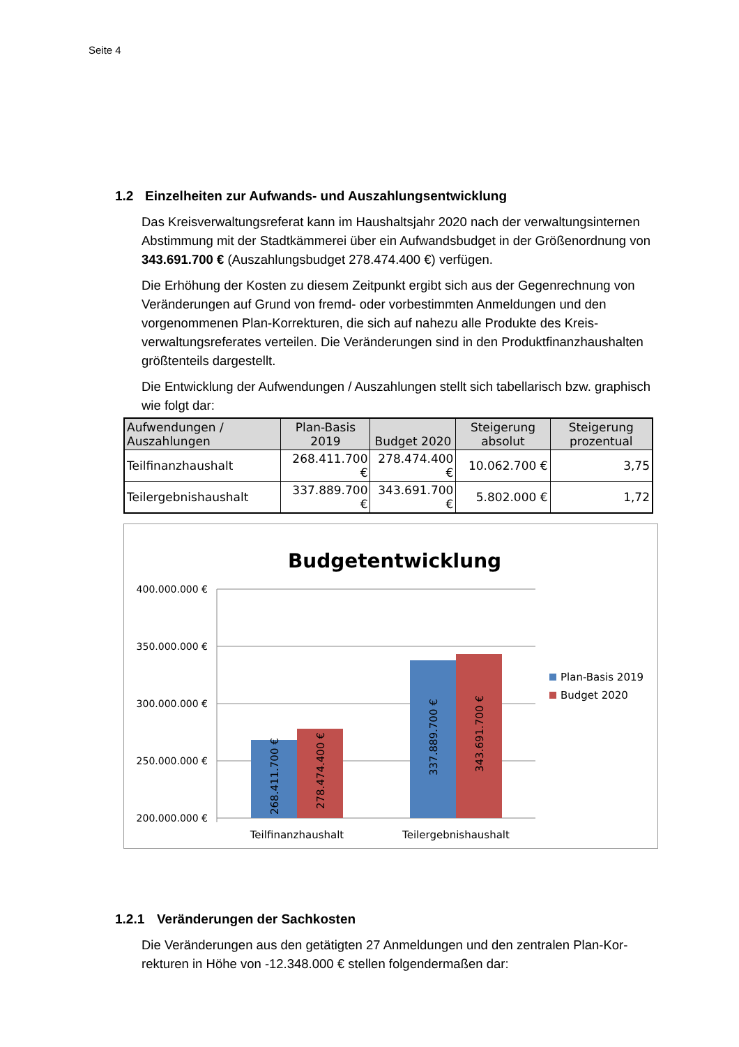Seite 4
1.2 Einzelheiten zur Aufwands- und Auszahlungsentwicklung
Das Kreisverwaltungsreferat kann im Haushaltsjahr 2020 nach der verwaltungsinter­nen Abstimmung mit der Stadtkämmerei über ein Aufwandsbudget in der Größenord­nung von 343.691.700 € (Auszahlungsbudget 278.474.400 €) verfügen.
Die Erhöhung der Kosten zu diesem Zeitpunkt ergibt sich aus der Gegenrechnung von Veränderungen auf Grund von fremd- oder vorbestimmten Anmeldungen und den vorgenommenen Plan-Korrekturen, die sich auf nahezu alle Produkte des Kreis­verwaltungsreferates verteilen. Die Veränderungen sind in den Produktfinanzhaushal­ten größtenteils dargestellt.
Die Entwicklung der Aufwendungen / Auszahlungen stellt sich tabellarisch bzw. graphisch wie folgt dar:
| Aufwendungen / Auszahlungen | Plan-Basis 2019 | Budget 2020 | Steigerung absolut | Steigerung prozentual |
| --- | --- | --- | --- | --- |
| Teilfinanzhaushalt | 268.411.700 € | 278.474.400 € | 10.062.700 € | 3,75 |
| Teilergebnishaushalt | 337.889.700 € | 343.691.700 € | 5.802.000 € | 1,72 |
Budgetentwicklung
400.000.000 €
350.000.000 €
300.000.000 €
250.000.000 €
200.000.000 €
268.411.700 €
278.474.400 €
337.889.700 €
343.691.700 €
Teilfinanzhaushalt
Teilergebnishaushalt
Plan-Basis 2019
Budget 2020
1.2.1 Veränderungen der Sachkosten
Die Veränderungen aus den getätigten 27 Anmeldungen und den zentralen Plan-Kor­rekturen in Höhe von -12.348.000 € stellen folgendermaßen dar: